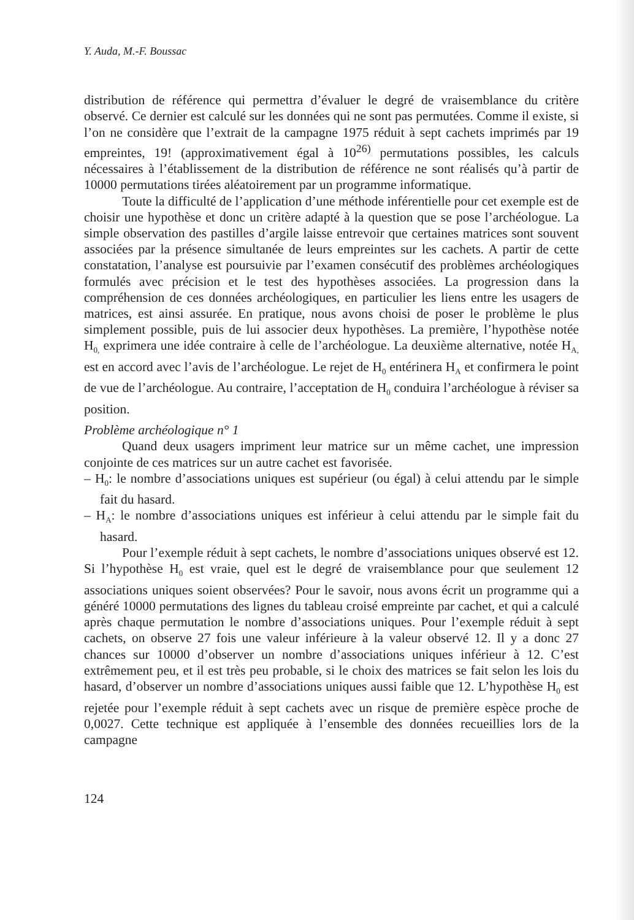Y. Auda, M.-F. Boussac
distribution de référence qui permettra d’évaluer le degré de vraisemblance du critère observé. Ce dernier est calculé sur les données qui ne sont pas permutées. Comme il existe, si l’on ne considère que l’extrait de la campagne 1975 réduit à sept cachets imprimés par 19 empreintes, 19! (approximativement égal à 10<sup>26)</sup> permutations possibles, les calculs nécessaires à l’établissement de la distribution de référence ne sont réalisés qu’à partir de 10000 permutations tirées aléatoirement par un programme informatique.
Toute la difficulté de l’application d’une méthode inférentielle pour cet exemple est de choisir une hypothèse et donc un critère adapté à la question que se pose l’archéologue. La simple observation des pastilles d’argile laisse entrevoir que certaines matrices sont souvent associées par la présence simultanée de leurs empreintes sur les cachets. A partir de cette constatation, l’analyse est poursuivie par l’examen consécutif des problèmes archéologiques formulés avec précision et le test des hypothèses associées. La progression dans la compréhension de ces données archéologiques, en particulier les liens entre les usagers de matrices, est ainsi assurée. En pratique, nous avons choisi de poser le problème le plus simplement possible, puis de lui associer deux hypothèses. La première, l’hypothèse notée H<sub>0,</sub> exprimera une idée contraire à celle de l’archéologue. La deuxième alternative, notée H<sub>A,</sub> est en accord avec l’avis de l’archéologue. Le rejet de H<sub>0</sub> entérinera H<sub>A</sub> et confirmera le point de vue de l’archéologue. Au contraire, l’acceptation de H<sub>0</sub> conduira l’archéologue à réviser sa position.
Problème archéologique n° 1
Quand deux usagers impriment leur matrice sur un même cachet, une impression conjointe de ces matrices sur un autre cachet est favorisée.
– H<sub>0</sub>: le nombre d’associations uniques est supérieur (ou égal) à celui attendu par le simple fait du hasard.
– H<sub>A</sub>: le nombre d’associations uniques est inférieur à celui attendu par le simple fait du hasard.
Pour l’exemple réduit à sept cachets, le nombre d’associations uniques observé est 12. Si l’hypothèse H<sub>0</sub> est vraie, quel est le degré de vraisemblance pour que seulement 12 associations uniques soient observées? Pour le savoir, nous avons écrit un programme qui a généré 10000 permutations des lignes du tableau croisé empreinte par cachet, et qui a calculé après chaque permutation le nombre d’associations uniques. Pour l’exemple réduit à sept cachets, on observe 27 fois une valeur inférieure à la valeur observé 12. Il y a donc 27 chances sur 10000 d’observer un nombre d’associations uniques inférieur à 12. C’est extrêmement peu, et il est très peu probable, si le choix des matrices se fait selon les lois du hasard, d’observer un nombre d’associations uniques aussi faible que 12. L’hypothèse H<sub>0</sub> est rejetée pour l’exemple réduit à sept cachets avec un risque de première espèce proche de 0,0027. Cette technique est appliquée à l’ensemble des données recueillies lors de la campagne
124